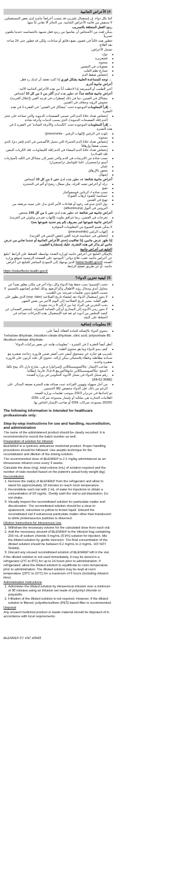4) الأعراض الجانبية
كما بكل دواء، إن إستعمال بليتريپ قد يسبب أعراضاً جانبية لدى بعض المستعملين. لا تندهش من قائمة الأعراض الجانبية. من الجائز ألا تعاني أياً منها.
ردود الفعل المتعلقة بالتسريب
يمكن لعدد من الأشخاص أن يقاسوا من ردود فعل شبيهة بالحساسية عندما يتلقون تسريباً.
تتطور هذه غالباً في غضون بضع دقائق أو ساعات، ولكن قد تتطور حتى 24 ساعة بعد العلاج.
تشمل الأعراض:
تورّد
قشعريرة
سخونة
صعوبات في التنفس
تسارع نظم القلب
إنخفاض ضغط الدم
← توجه للمساعدة الطبية بشكل فوري إذا كنت تعتقد أن لديك رد فعل.
أعراض جانبية أخرى
أخبر الطبيب أو الممرضة إذا لاحظت أياً من هذه الأعراض الجانبية الآتية:
أعراض جانبية شائعة جداً: قد تظهر هذه لدى أكثر من 1 من كل 10 أشخاص
مشاكل في العينين، بما في ذلك إضطراب في قرنية العين (إعتلال القرنية)، تشوش الرؤية وجفاف في العينين
← إقرأ المعلومات الموجودة تحت "مشاكل في العينين" في الفقرة 2 في هذه النشرة.
إنخفاض تعداد خلايا الدم التي تسمى الصفيحات الدموية والتي تساعد على تخثر الدم (قلة الصفيحات الدموية)، الذي يسبب كدمات وأنزفة شاذة.
← إقرأ المعلومات الموجودة تحت "الكدمات والأنزفة الشاذة" في الفقرة 2 في هذه النشرة.
تلوث في الرئتين (إلتهاب الرئتين - pneumonia)
سخونة
إنخفاض تعداد خلايا الدم الحمراء التي تحمل الأكسجين في الدم (فقر دم)، الذي يسبب ضعفاً وإرهاقاً
إنخفاض تعداد خلايا الدم البيضاء في الدم (قلة اللمفاويات، قلة الكريات البيض، قلة العدلات)
نسب شاذة من الإنزيمات في الدم والتي تشير إلى مشاكل في الكبد (أسپارتات أمينو ترانسفيراز، غاما غلوتاميل ترانسفيراز)
غثيان
شعور بالإرهاق
إسهال.
أعراض جانبية شائعة: قد تظهر هذه لدى حتى 1 من كل 10 أشخاص
نزلة أو أعراض تشبه النزلة، مثل سعال، رشح أو ألم في الحنجرة
تقيؤ
نسب شاذة لـ كرياتين فوسفوكيناز
حساسية للضوء (رهاب الضوء)
تهيج في العينين
بول الذي تبدو فيه رغوة أو فقاعات الأمر الذي يدل على نسبة مرتفعة من البروتين في البول (albuminuria)
أعراض جانبية غير شائعة: قد تظهر هذه لدى حتى 1 من كل 100 شخص
تقرحات في العينين، ربما تترافق بتلوث (إلتهاب تقرحي وتلوثي في القرنية).
أعراض جانبية شيوعها غير معروف (لم يتم تحديد شيوعها بعد):
لا يمكن تقييم الشيوع من المعلومات المتوفرة
إلتهاب الرئتين (pneumonitis).
إنخفاض في حساسية قرنية العين (نقص الحس في القرنية).
إذا ظهر عرض جانبي، إذا تفاقمت إحدى الأعراض الجانبية أو عندما تعاني من عرض جانبي لم يذكر في هذه النشرة، عليك إستشارة الطبيب.
التبليغ عن أعراض جانبية
بالإمكان التبليغ عن أعراض جانبية لوزارة الصحة بواسطة الضغط على الرابط "تبليغ عن أعراض جانبية عقب علاج دوائي" الموجود على الصفحة الرئيسية لموقع وزارة الصحة (www.health.gov.il) الذي يوجهك إلى النموذج المباشر للتبليغ عن أعراض جانبية، أو عن طريق تصفح الرابط:
https://sideeffects.health.gov.il/
5) كيفية تخزين الدواء؟
تجنب التسمم! يجب حفظ هذا الدواء وكل دواء آخر في مكان مغلق بعيداً عن متناول أيدي ومجال رؤية الأطفال و/أو الرضع، وذلك لتفادي إصابتهم بالتسمم. لا تسبب التقيؤ بدون تعليمات صريحة من الطبيب.
لا يجوز إستعمال الدواء بعد إنقضاء تاريخ الصلاحية (exp. date) الذي يظهر على ظهر العلبة. يشير تاريخ الصلاحية إلى اليوم الأخير من نفس الشهر.
يجب التخزين في البراد (ما بين 2 إلى 8 درجة مئوية).
لا يجوز رمي الأدوية إلى المجاري أو إلى القمامة المنزلية. إستشر الصيدلي عن كيفية التخلص من أدوية لم تعد قيد الإستعمال. هذه الإجراءات تساعد في الحفاظ على البيئة.
6) معلومات إضافية
يحتوي الدواء بالإضافة للمادة الفعالة أيضاً على:
Trehalose dihydrate, trisodium citrate dihydrate, citric acid, polysorbate 80, disodium edetate dihydrate.
أنظر أيضاً الفقرة 2 في النشرة - "معلومات هامة عن بعض مركبات الدواء".
كيف يبدو الدواء وما هو محتوى العلبة:
بليتريپ هو عبارة عن مسحوق أبيض حتى أصفر ضمن قارورة زجاجية صغيرة مع سدادة مطاطية وغطاء پلاستيكي يمكن إزالته. تحتوي كل علبة كرتون على قارورة صغيرة واحدة.
صاحب الإمتياز: چلاكسوسميثكلاين (إسرائيل) م.ض.، شارع بازل 25، پيتح تكڤا.
المنتج: چلاكسوسميثكلاين مانوفاكتورينغ S.p.A، فارما، إيطاليا.
رقم سجل الدواء في سجل الأدوية الحكومي في وزارة الصحة:
168-62-36882
من أجل سهولة وتهوين القراءة، تمت صياغة هذه النشرة بصيغة المذكر. على الرغم من ذلك، فإن الدواء مخصص لكلا الجنسين.
تم إعدادها في حزيران 2023 بموجب تعليمات وزارة الصحة.
العلامات التجارية هي بملكية أو بإمتياز مجموعة شركات GSK.
©2023 مجموعة شركات GSK أو صاحب الإمتياز الخاص بها.
The following information is intended for healthcare professionals only:
Step-by-step instructions for use and handling, reconstitution, and administration
The name of the administered product should be clearly recorded. It is recommended to record the batch number as well.
Preparation of solution for infusion
BLENREP is a cytotoxic anticancer medicinal product. Proper handling procedures should be followed. Use aseptic technique for the reconstitution and dilution of the dosing solution.
The recommended dose of BLENREP is 2.5 mg/kg administered as an intravenous infusion once every 3 weeks.
Calculate the dose (mg), total volume (mL) of solution required and the number of vials needed based on the patient's actual body weight (kg).
Reconstitution
1. Remove the vial(s) of BLENREP from the refrigerator and allow to stand for approximately 10 minutes to reach room temperature.
2. Reconstitute each vial with 2 mL of water for injections to obtain a concentration of 50 mg/mL. Gently swirl the vial to aid dissolution. Do not shake.
3. Visually inspect the reconstituted solution for particulate matter and discoloration. The reconstituted solution should be a clear to opalescent, colourless to yellow to brown liquid. Discard the reconstituted vial if extraneous particulate matter other than translucent to white proteinaceous particles is observed.
Dilution Instructions for Intravenous Use
1. Withdraw the necessary volume for the calculated dose from each vial.
2. Add the necessary amount of BLENREP to the infusion bag containing 250 mL of sodium chloride 9 mg/mL (0.9%) solution for injection. Mix the diluted solution by gentle inversion. The final concentration of the diluted solution should be between 0.2 mg/mL to 2 mg/mL. DO NOT SHAKE.
3. Discard any unused reconstituted solution of BLENREP left in the vial.
If the diluted solution is not used immediately, it may be stored in a refrigerator (2°C to 8°C) for up to 24 hours prior to administration. If refrigerated, allow the diluted solution to equilibrate to room temperature prior to administration. The diluted solution may be kept at room temperature (20°C to 25°C) for a maximum of 6 hours (including infusion time).
Administration Instructions
1. Administer the diluted solution by intravenous infusion over a minimum of 30 minutes using an infusion set made of polyvinyl chloride or polyolefin.
2. Filtration of the diluted solution is not required. However, if the diluted solution is filtered, polyethersulfone (PES) based filter is recommended.
Disposal
Any unused medicinal product or waste material should be disposed of in accordance with local requirements.
BLENREP PT V5C 40593